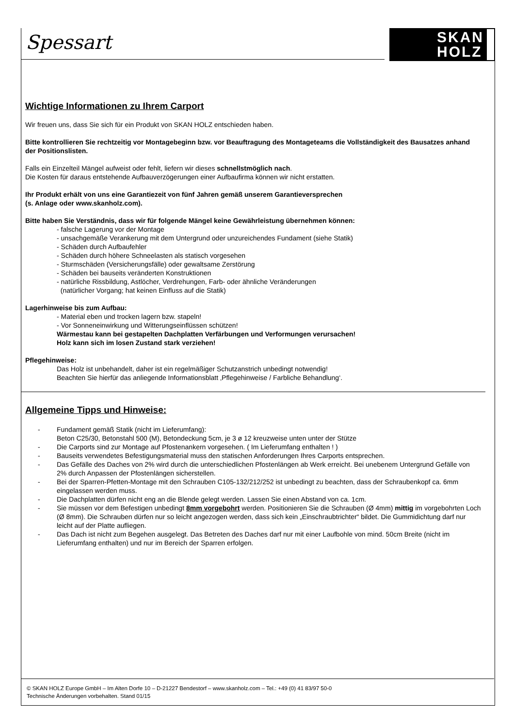Spessart
SKAN
HOLZ
Wichtige Informationen zu Ihrem Carport
Wir freuen uns, dass Sie sich für ein Produkt von SKAN HOLZ entschieden haben.
Bitte kontrollieren Sie rechtzeitig vor Montagebeginn bzw. vor Beauftragung des Montageteams die Vollständigkeit des Bausatzes anhand der Positionslisten.
Falls ein Einzelteil Mängel aufweist oder fehlt, liefern wir dieses schnellstmöglich nach.
Die Kosten für daraus entstehende Aufbauverzögerungen einer Aufbaufirma können wir nicht erstatten.
Ihr Produkt erhält von uns eine Garantiezeit von fünf Jahren gemäß unserem Garantieversprechen
(s. Anlage oder www.skanholz.com).
Bitte haben Sie Verständnis, dass wir für folgende Mängel keine Gewährleistung übernehmen können:
- falsche Lagerung vor der Montage
- unsachgemäße Verankerung mit dem Untergrund oder unzureichendes Fundament (siehe Statik)
- Schäden durch Aufbaufehler
- Schäden durch höhere Schneelasten als statisch vorgesehen
- Sturmschäden (Versicherungsfälle) oder gewaltsame Zerstörung
- Schäden bei bauseits veränderten Konstruktionen
- natürliche Rissbildung, Astlöcher, Verdrehungen, Farb- oder ähnliche Veränderungen
(natürlicher Vorgang; hat keinen Einfluss auf die Statik)
Lagerhinweise bis zum Aufbau:
- Material eben und trocken lagern bzw. stapeln!
- Vor Sonneneinwirkung und Witterungseinflüssen schützen!
Wärmestau kann bei gestapelten Dachplatten Verfärbungen und Verformungen verursachen!
Holz kann sich im losen Zustand stark verziehen!
Pflegehinweise:
Das Holz ist unbehandelt, daher ist ein regelmäßiger Schutzanstrich unbedingt notwendig!
Beachten Sie hierfür das anliegende Informationsblatt ‚Pflegehinweise / Farbliche Behandlung‘.
Allgemeine Tipps und Hinweise:
- Fundament gemäß Statik (nicht im Lieferumfang):
Beton C25/30, Betonstahl 500 (M), Betondeckung 5cm, je 3 ø 12 kreuzweise unten unter der Stütze
- Die Carports sind zur Montage auf Pfostenankern vorgesehen. ( Im Lieferumfang enthalten ! )
- Bauseits verwendetes Befestigungsmaterial muss den statischen Anforderungen Ihres Carports entsprechen.
- Das Gefälle des Daches von 2% wird durch die unterschiedlichen Pfostenlängen ab Werk erreicht. Bei unebenem Untergrund Gefälle von 2% durch Anpassen der Pfostenlängen sicherstellen.
- Bei der Sparren-Pfetten-Montage mit den Schrauben C105-132/212/252 ist unbedingt zu beachten, dass der Schraubenkopf ca. 6mm eingelassen werden muss.
- Die Dachplatten dürfen nicht eng an die Blende gelegt werden. Lassen Sie einen Abstand von ca. 1cm.
- Sie müssen vor dem Befestigen unbedingt 8mm vorgebohrt werden. Positionieren Sie die Schrauben (Ø 4mm) mittig im vorgebohrten Loch (Ø 8mm). Die Schrauben dürfen nur so leicht angezogen werden, dass sich kein „Einschraubtrichter“ bildet. Die Gummidichtung darf nur leicht auf der Platte aufliegen.
- Das Dach ist nicht zum Begehen ausgelegt. Das Betreten des Daches darf nur mit einer Laufbohle von mind. 50cm Breite (nicht im Lieferumfang enthalten) und nur im Bereich der Sparren erfolgen.
© SKAN HOLZ Europe GmbH – Im Alten Dorfe 10 – D-21227 Bendestorf – www.skanholz.com – Tel.: +49 (0) 41 83/97 50-0
Technische Änderungen vorbehalten. Stand 01/15